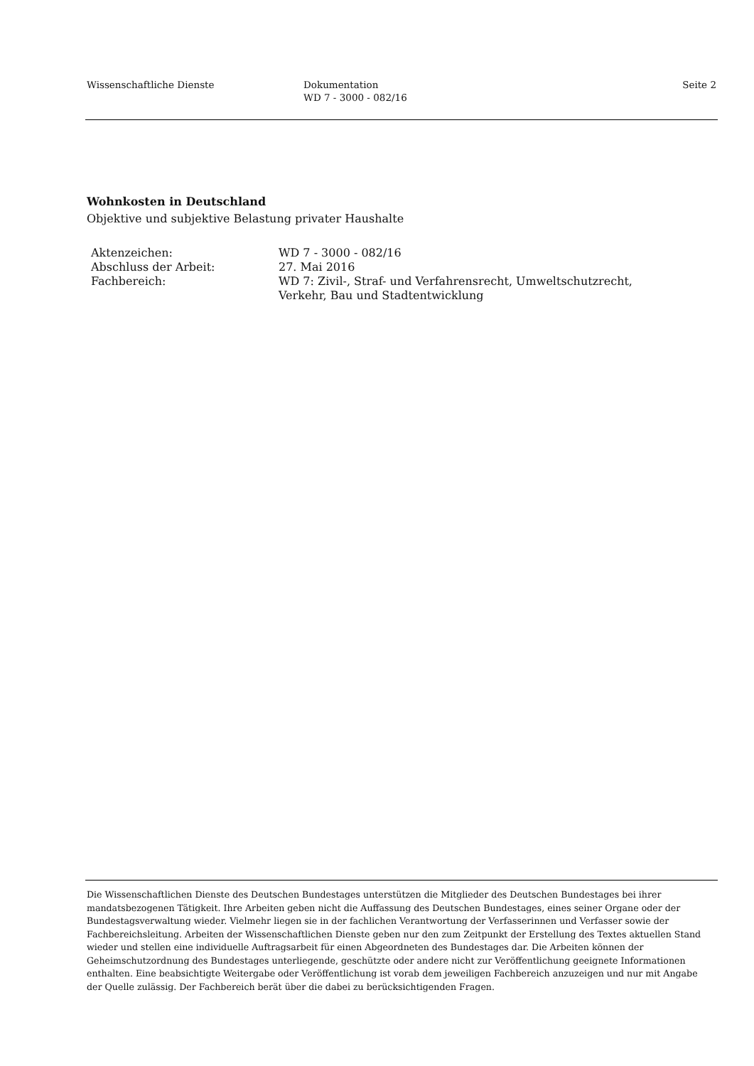Wissenschaftliche Dienste Dokumentation
WD 7 - 3000 - 082/16
Seite 2
Wohnkosten in Deutschland
Objektive und subjektive Belastung privater Haushalte
| Aktenzeichen: | WD 7 - 3000 - 082/16 |
| Abschluss der Arbeit: | 27. Mai 2016 |
| Fachbereich: | WD 7: Zivil-, Straf- und Verfahrensrecht, Umweltschutzrecht, Verkehr, Bau und Stadtentwicklung |
Die Wissenschaftlichen Dienste des Deutschen Bundestages unterstützen die Mitglieder des Deutschen Bundestages bei ihrer mandatsbezogenen Tätigkeit. Ihre Arbeiten geben nicht die Auffassung des Deutschen Bundestages, eines seiner Organe oder der Bundestagsverwaltung wieder. Vielmehr liegen sie in der fachlichen Verantwortung der Verfasserinnen und Verfasser sowie der Fachbereichsleitung. Arbeiten der Wissenschaftlichen Dienste geben nur den zum Zeitpunkt der Erstellung des Textes aktuellen Stand wieder und stellen eine individuelle Auftragsarbeit für einen Abgeordneten des Bundestages dar. Die Arbeiten können der Geheimschutzordnung des Bundestages unterliegende, geschützte oder andere nicht zur Veröffentlichung geeignete Informationen enthalten. Eine beabsichtigte Weitergabe oder Veröffentlichung ist vorab dem jeweiligen Fachbereich anzuzeigen und nur mit Angabe der Quelle zulässig. Der Fachbereich berät über die dabei zu berücksichtigenden Fragen.